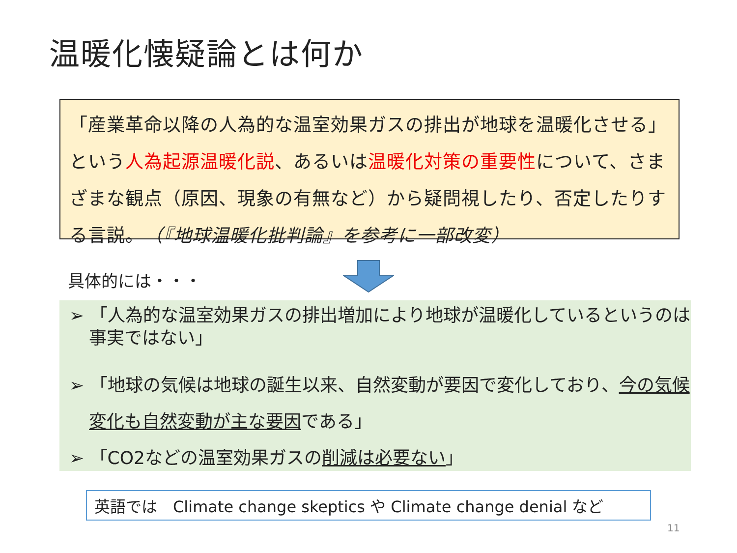温暖化懐疑論とは何か
「産業革命以降の人為的な温室効果ガスの排出が地球を温暖化させる」という人為起源温暖化説、あるいは温暖化対策の重要性について、さまざまな観点（原因、現象の有無など）から疑問視したり、否定したりする言説。　（『地球温暖化批判論』を参考に一部改変）
具体的には・・・
➢ 「人為的な温室効果ガスの排出増加により地球が温暖化しているというのは事実ではない」
➢ 「地球の気候は地球の誕生以来、自然変動が要因で変化しており、今の気候変化も自然変動が主な要因である」
➢ 「CO2などの温室効果ガスの削減は必要ない」
英語では　Climate change skeptics や Climate change denial など
11